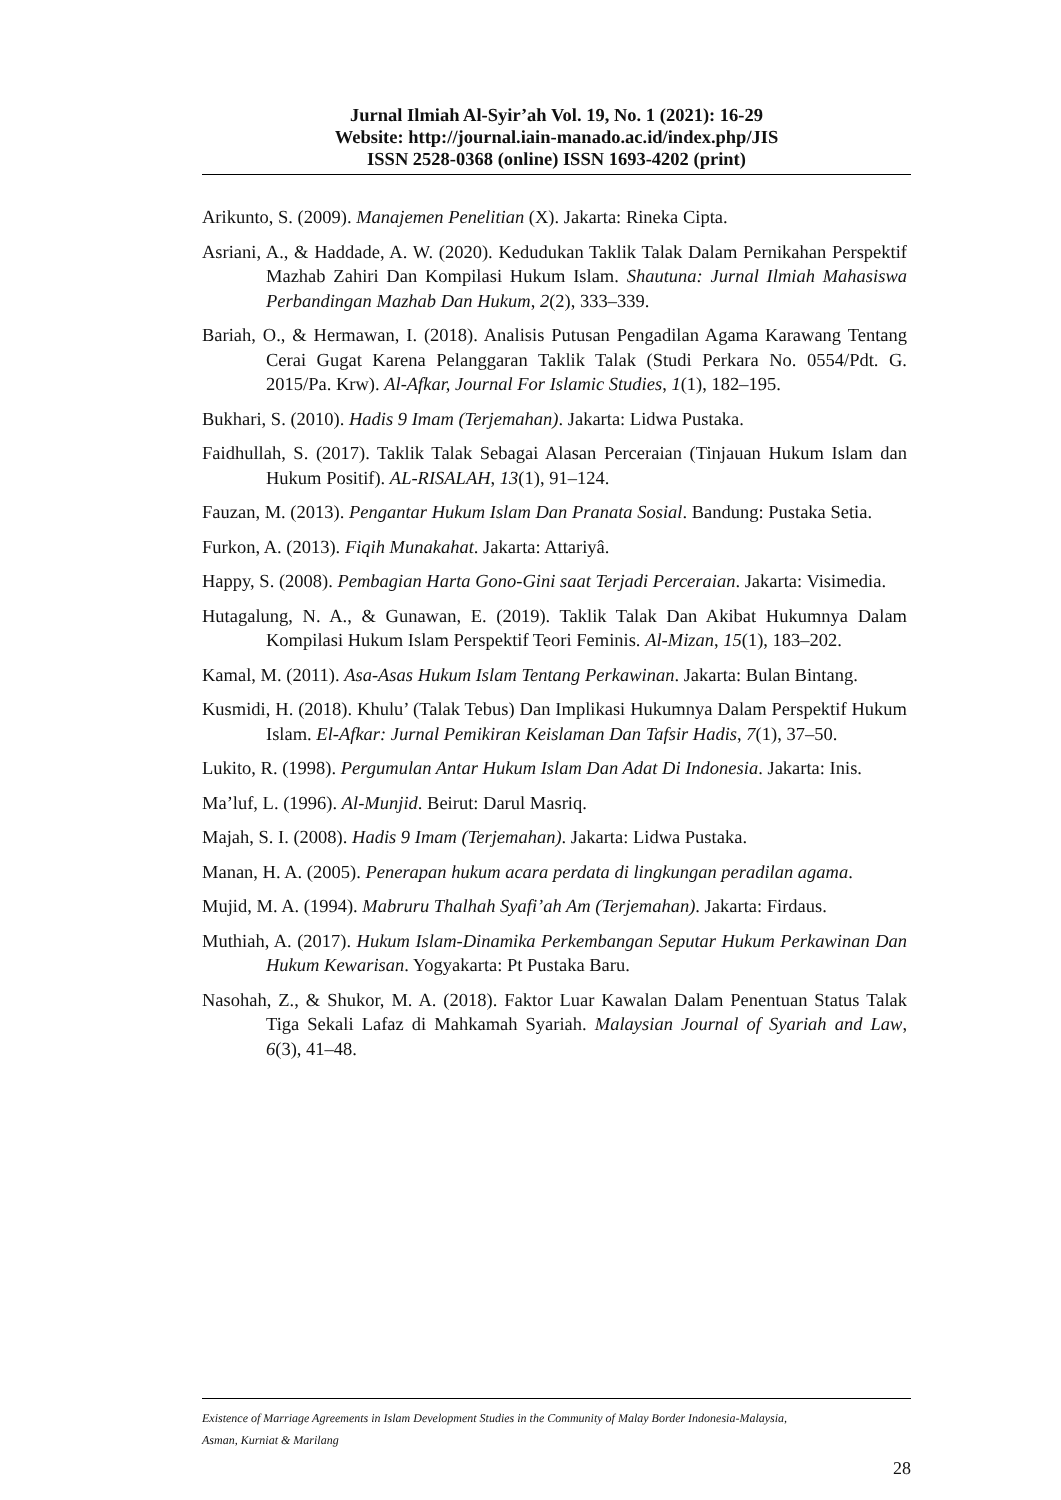Jurnal Ilmiah Al-Syir’ah Vol. 19, No. 1 (2021): 16-29
Website: http://journal.iain-manado.ac.id/index.php/JIS
ISSN 2528-0368 (online) ISSN 1693-4202 (print)
Arikunto, S. (2009). Manajemen Penelitian (X). Jakarta: Rineka Cipta.
Asriani, A., & Haddade, A. W. (2020). Kedudukan Taklik Talak Dalam Pernikahan Perspektif Mazhab Zahiri Dan Kompilasi Hukum Islam. Shautuna: Jurnal Ilmiah Mahasiswa Perbandingan Mazhab Dan Hukum, 2(2), 333–339.
Bariah, O., & Hermawan, I. (2018). Analisis Putusan Pengadilan Agama Karawang Tentang Cerai Gugat Karena Pelanggaran Taklik Talak (Studi Perkara No. 0554/Pdt. G. 2015/Pa. Krw). Al-Afkar, Journal For Islamic Studies, 1(1), 182–195.
Bukhari, S. (2010). Hadis 9 Imam (Terjemahan). Jakarta: Lidwa Pustaka.
Faidhullah, S. (2017). Taklik Talak Sebagai Alasan Perceraian (Tinjauan Hukum Islam dan Hukum Positif). AL-RISALAH, 13(1), 91–124.
Fauzan, M. (2013). Pengantar Hukum Islam Dan Pranata Sosial. Bandung: Pustaka Setia.
Furkon, A. (2013). Fiqih Munakahat. Jakarta: Attariyâ.
Happy, S. (2008). Pembagian Harta Gono-Gini saat Terjadi Perceraian. Jakarta: Visimedia.
Hutagalung, N. A., & Gunawan, E. (2019). Taklik Talak Dan Akibat Hukumnya Dalam Kompilasi Hukum Islam Perspektif Teori Feminis. Al-Mizan, 15(1), 183–202.
Kamal, M. (2011). Asa-Asas Hukum Islam Tentang Perkawinan. Jakarta: Bulan Bintang.
Kusmidi, H. (2018). Khulu’ (Talak Tebus) Dan Implikasi Hukumnya Dalam Perspektif Hukum Islam. El-Afkar: Jurnal Pemikiran Keislaman Dan Tafsir Hadis, 7(1), 37–50.
Lukito, R. (1998). Pergumulan Antar Hukum Islam Dan Adat Di Indonesia. Jakarta: Inis.
Ma’luf, L. (1996). Al-Munjid. Beirut: Darul Masriq.
Majah, S. I. (2008). Hadis 9 Imam (Terjemahan). Jakarta: Lidwa Pustaka.
Manan, H. A. (2005). Penerapan hukum acara perdata di lingkungan peradilan agama.
Mujid, M. A. (1994). Mabruru Thalhah Syafi’ah Am (Terjemahan). Jakarta: Firdaus.
Muthiah, A. (2017). Hukum Islam-Dinamika Perkembangan Seputar Hukum Perkawinan Dan Hukum Kewarisan. Yogyakarta: Pt Pustaka Baru.
Nasohah, Z., & Shukor, M. A. (2018). Faktor Luar Kawalan Dalam Penentuan Status Talak Tiga Sekali Lafaz di Mahkamah Syariah. Malaysian Journal of Syariah and Law, 6(3), 41–48.
Existence of Marriage Agreements in Islam Development Studies in the Community of Malay Border Indonesia-Malaysia,
Asman, Kurniat & Marilang
28